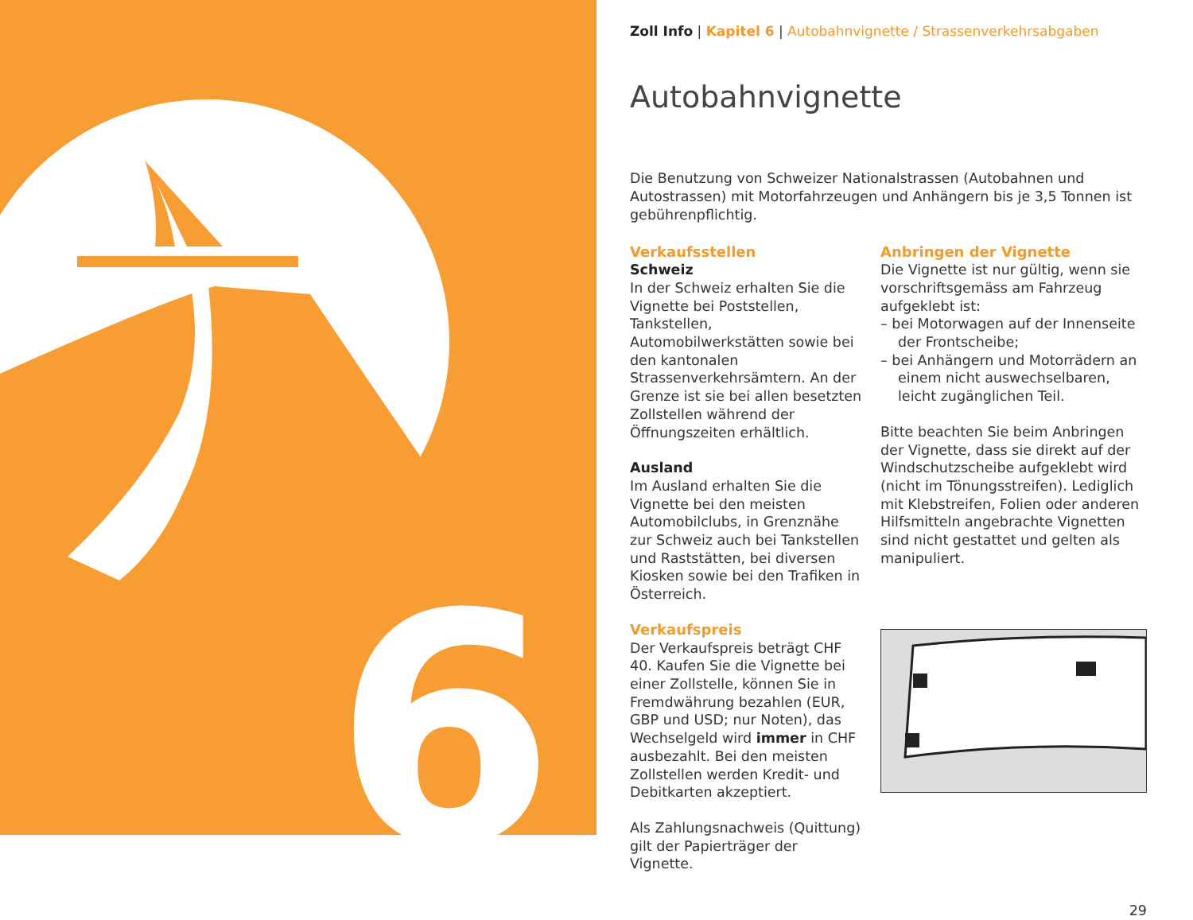6
Zoll Info | Kapitel 6 | Autobahnvignette / Strassenverkehrsabgaben
Autobahnvignette
Die Benutzung von Schweizer Nationalstrassen (Autobahnen und Autostrassen) mit Motorfahrzeugen und Anhängern bis je 3,5 Tonnen ist gebührenpflichtig.
Verkaufsstellen
Schweiz
In der Schweiz erhalten Sie die Vignette bei Poststellen, Tankstellen, Automobilwerkstätten sowie bei den kantonalen Strassenverkehrsämtern. An der Grenze ist sie bei allen besetzten Zollstellen während der Öffnungszeiten erhältlich.
Ausland
Im Ausland erhalten Sie die Vignette bei den meisten Automobilclubs, in Grenznähe zur Schweiz auch bei Tankstellen und Raststätten, bei diversen Kiosken sowie bei den Trafiken in Österreich.
Verkaufspreis
Der Verkaufspreis beträgt CHF 40. Kaufen Sie die Vignette bei einer Zollstelle, können Sie in Fremdwährung bezahlen (EUR, GBP und USD; nur Noten), das Wechselgeld wird immer in CHF ausbezahlt. Bei den meisten Zollstellen werden Kredit- und Debitkarten akzeptiert.
Als Zahlungsnachweis (Quittung) gilt der Papierträger der Vignette.
Anbringen der Vignette
Die Vignette ist nur gültig, wenn sie vorschriftsgemäss am Fahrzeug aufgeklebt ist:
– bei Motorwagen auf der Innenseite der Frontscheibe;
– bei Anhängern und Motorrädern an einem nicht auswechselbaren, leicht zugänglichen Teil.
Bitte beachten Sie beim Anbringen der Vignette, dass sie direkt auf der Windschutzscheibe aufgeklebt wird (nicht im Tönungsstreifen). Lediglich mit Klebstreifen, Folien oder anderen Hilfsmitteln angebrachte Vignetten sind nicht gestattet und gelten als manipuliert.
29